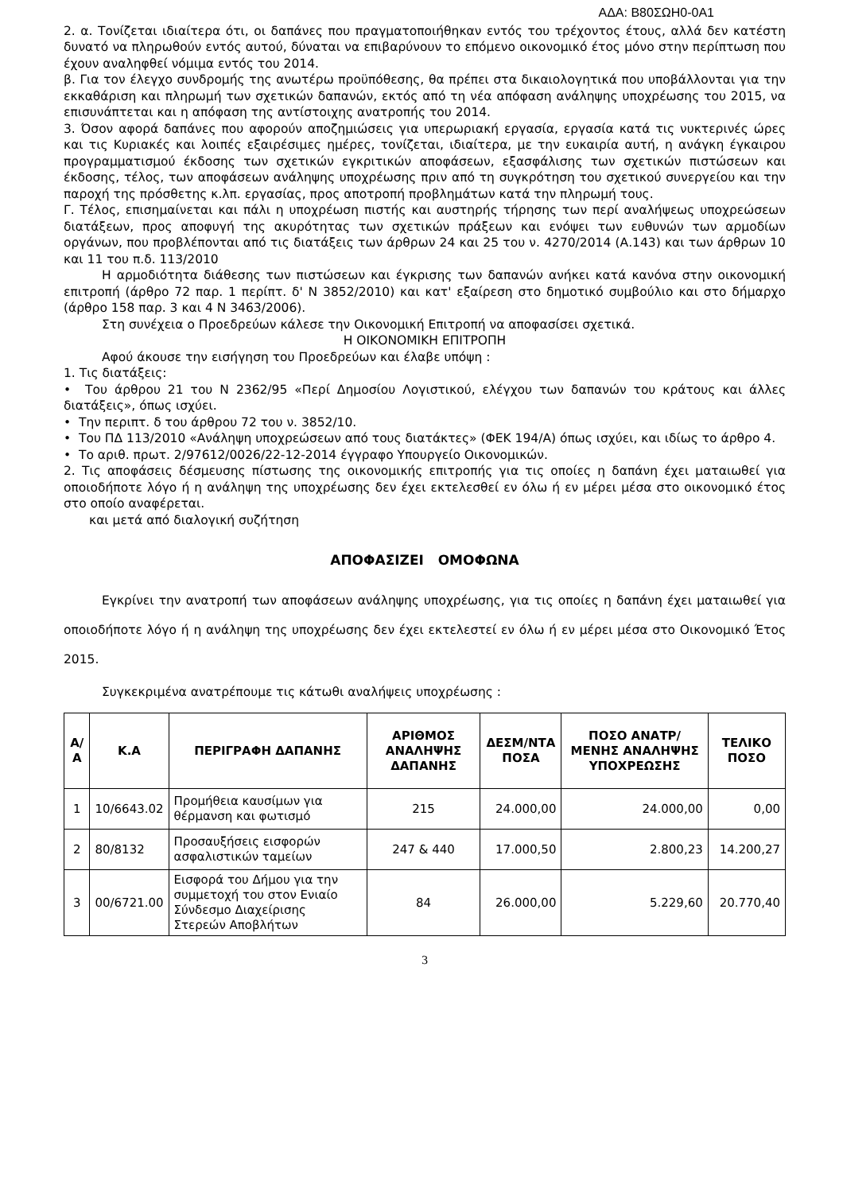ΑΔΑ: Β80ΣΩΗ0-0Α1
2. α. Τονίζεται ιδιαίτερα ότι, οι δαπάνες που πραγματοποιήθηκαν εντός του τρέχοντος έτους, αλλά δεν κατέστη δυνατό να πληρωθούν εντός αυτού, δύναται να επιβαρύνουν το επόμενο οικονομικό έτος μόνο στην περίπτωση που έχουν αναληφθεί νόμιμα εντός του 2014.
β. Για τον έλεγχο συνδρομής της ανωτέρω προϋπόθεσης, θα πρέπει στα δικαιολογητικά που υποβάλλονται για την εκκαθάριση και πληρωμή των σχετικών δαπανών, εκτός από τη νέα απόφαση ανάληψης υποχρέωσης του 2015, να επισυνάπτεται και η απόφαση της αντίστοιχης ανατροπής του 2014.
3. Όσον αφορά δαπάνες που αφορούν αποζημιώσεις για υπερωριακή εργασία, εργασία κατά τις νυκτερινές ώρες και τις Κυριακές και λοιπές εξαιρέσιμες ημέρες, τονίζεται, ιδιαίτερα, με την ευκαιρία αυτή, η ανάγκη έγκαιρου προγραμματισμού έκδοσης των σχετικών εγκριτικών αποφάσεων, εξασφάλισης των σχετικών πιστώσεων και έκδοσης, τέλος, των αποφάσεων ανάληψης υποχρέωσης πριν από τη συγκρότηση του σχετικού συνεργείου και την παροχή της πρόσθετης κ.λπ. εργασίας, προς αποτροπή προβλημάτων κατά την πληρωμή τους.
Γ. Τέλος, επισημαίνεται και πάλι η υποχρέωση πιστής και αυστηρής τήρησης των περί αναλήψεως υποχρεώσεων διατάξεων, προς αποφυγή της ακυρότητας των σχετικών πράξεων και ενόψει των ευθυνών των αρμοδίων οργάνων, που προβλέπονται από τις διατάξεις των άρθρων 24 και 25 του ν. 4270/2014 (Α.143) και των άρθρων 10 και 11 του π.δ. 113/2010
Η αρμοδιότητα διάθεσης των πιστώσεων και έγκρισης των δαπανών ανήκει κατά κανόνα στην οικονομική επιτροπή (άρθρο 72 παρ. 1 περίπτ. δ' Ν 3852/2010) και κατ' εξαίρεση στο δημοτικό συμβούλιο και στο δήμαρχο (άρθρο 158 παρ. 3 και 4 Ν 3463/2006).
Στη συνέχεια ο Προεδρεύων κάλεσε την Οικονομική Επιτροπή να αποφασίσει σχετικά.
Η ΟΙΚΟΝΟΜΙΚΗ ΕΠΙΤΡΟΠΗ
Αφού άκουσε την εισήγηση του Προεδρεύων και έλαβε υπόψη :
1. Τις διατάξεις:
• Του άρθρου 21 του Ν 2362/95 «Περί Δημοσίου Λογιστικού, ελέγχου των δαπανών του κράτους και άλλες διατάξεις», όπως ισχύει.
• Την περιπτ. δ του άρθρου 72 του ν. 3852/10.
• Του ΠΔ 113/2010 «Ανάληψη υποχρεώσεων από τους διατάκτες» (ΦΕΚ 194/Α) όπως ισχύει, και ιδίως το άρθρο 4.
• Το αριθ. πρωτ. 2/97612/0026/22-12-2014 έγγραφο Υπουργείο Οικονομικών.
2. Τις αποφάσεις δέσμευσης πίστωσης της οικονομικής επιτροπής για τις οποίες η δαπάνη έχει ματαιωθεί για οποιοδήποτε λόγο ή η ανάληψη της υποχρέωσης δεν έχει εκτελεσθεί εν όλω ή εν μέρει μέσα στο οικονομικό έτος στο οποίο αναφέρεται.
και μετά από διαλογική συζήτηση
ΑΠΟΦΑΣΙΖΕΙ ΟΜΟΦΩΝΑ
Εγκρίνει την ανατροπή των αποφάσεων ανάληψης υποχρέωσης, για τις οποίες η δαπάνη έχει ματαιωθεί για οποιοδήποτε λόγο ή η ανάληψη της υποχρέωσης δεν έχει εκτελεστεί εν όλω ή εν μέρει μέσα στο Οικονομικό Έτος 2015.
Συγκεκριμένα ανατρέπουμε τις κάτωθι αναλήψεις υποχρέωσης :
| Α/Α | Κ.Α | ΠΕΡΙΓΡΑΦΗ ΔΑΠΑΝΗΣ | ΑΡΙΘΜΟΣ ΑΝΑΛΗΨΗΣ ΔΑΠΑΝΗΣ | ΔΕΣΜ/ΝΤΑ ΠΟΣΑ | ΠΟΣΟ ΑΝΑΤΡ/ΜΕΝΗΣ ΑΝΑΛΗΨΗΣ ΥΠΟΧΡΕΩΣΗΣ | ΤΕΛΙΚΟ ΠΟΣΟ |
| --- | --- | --- | --- | --- | --- | --- |
| 1 | 10/6643.02 | Προμήθεια καυσίμων για θέρμανση και φωτισμό | 215 | 24.000,00 | 24.000,00 | 0,00 |
| 2 | 80/8132 | Προσαυξήσεις εισφορών ασφαλιστικών ταμείων | 247 & 440 | 17.000,50 | 2.800,23 | 14.200,27 |
| 3 | 00/6721.00 | Εισφορά του Δήμου για την συμμετοχή του στον Ενιαίο Σύνδεσμο Διαχείρισης Στερεών Αποβλήτων | 84 | 26.000,00 | 5.229,60 | 20.770,40 |
3